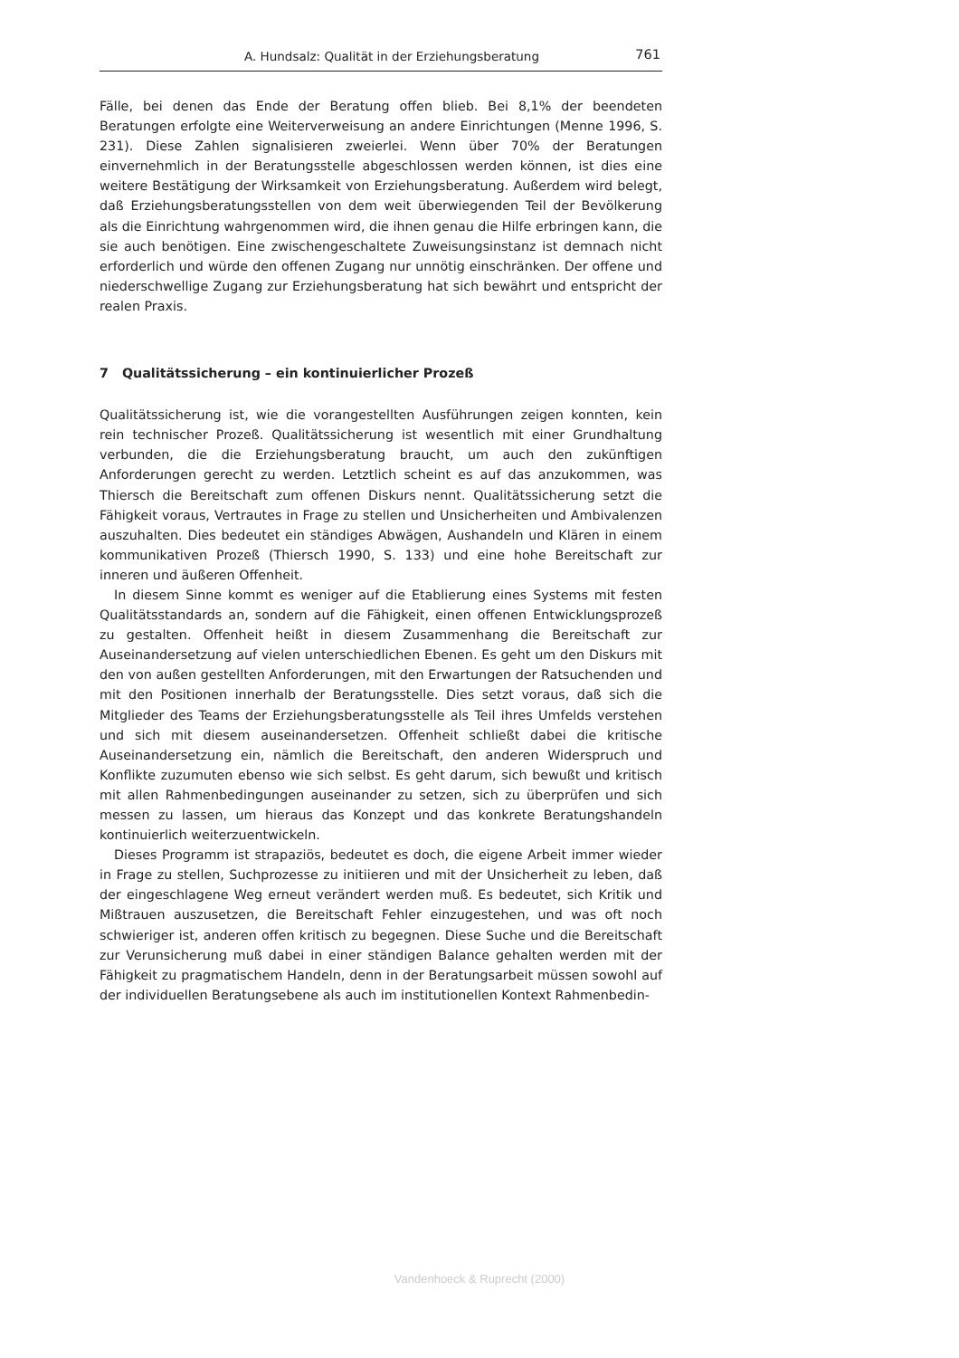A. Hundsalz: Qualität in der Erziehungsberatung 761
Fälle, bei denen das Ende der Beratung offen blieb. Bei 8,1% der beendeten Beratungen erfolgte eine Weiterverweisung an andere Einrichtungen (Menne 1996, S. 231). Diese Zahlen signalisieren zweierlei. Wenn über 70% der Beratungen einvernehmlich in der Beratungsstelle abgeschlossen werden können, ist dies eine weitere Bestätigung der Wirksamkeit von Erziehungsberatung. Außerdem wird belegt, daß Erziehungsberatungsstellen von dem weit überwiegenden Teil der Bevölkerung als die Einrichtung wahrgenommen wird, die ihnen genau die Hilfe erbringen kann, die sie auch benötigen. Eine zwischengeschaltete Zuweisungsinstanz ist demnach nicht erforderlich und würde den offenen Zugang nur unnötig einschränken. Der offene und niederschwellige Zugang zur Erziehungsberatung hat sich bewährt und entspricht der realen Praxis.
7 Qualitätssicherung – ein kontinuierlicher Prozeß
Qualitätssicherung ist, wie die vorangestellten Ausführungen zeigen konnten, kein rein technischer Prozeß. Qualitätssicherung ist wesentlich mit einer Grundhaltung verbunden, die die Erziehungsberatung braucht, um auch den zukünftigen Anforderungen gerecht zu werden. Letztlich scheint es auf das anzukommen, was Thiersch die Bereitschaft zum offenen Diskurs nennt. Qualitätssicherung setzt die Fähigkeit voraus, Vertrautes in Frage zu stellen und Unsicherheiten und Ambivalenzen auszuhalten. Dies bedeutet ein ständiges Abwägen, Aushandeln und Klären in einem kommunikativen Prozeß (Thiersch 1990, S. 133) und eine hohe Bereitschaft zur inneren und äußeren Offenheit.
In diesem Sinne kommt es weniger auf die Etablierung eines Systems mit festen Qualitätsstandards an, sondern auf die Fähigkeit, einen offenen Entwicklungsprozeß zu gestalten. Offenheit heißt in diesem Zusammenhang die Bereitschaft zur Auseinandersetzung auf vielen unterschiedlichen Ebenen. Es geht um den Diskurs mit den von außen gestellten Anforderungen, mit den Erwartungen der Ratsuchenden und mit den Positionen innerhalb der Beratungsstelle. Dies setzt voraus, daß sich die Mitglieder des Teams der Erziehungsberatungsstelle als Teil ihres Umfelds verstehen und sich mit diesem auseinandersetzen. Offenheit schließt dabei die kritische Auseinandersetzung ein, nämlich die Bereitschaft, den anderen Widerspruch und Konflikte zuzumuten ebenso wie sich selbst. Es geht darum, sich bewußt und kritisch mit allen Rahmenbedingungen auseinander zu setzen, sich zu überprüfen und sich messen zu lassen, um hieraus das Konzept und das konkrete Beratungshandeln kontinuierlich weiterzuentwickeln.
Dieses Programm ist strapaziös, bedeutet es doch, die eigene Arbeit immer wieder in Frage zu stellen, Suchprozesse zu initiieren und mit der Unsicherheit zu leben, daß der eingeschlagene Weg erneut verändert werden muß. Es bedeutet, sich Kritik und Mißtrauen auszusetzen, die Bereitschaft Fehler einzugestehen, und was oft noch schwieriger ist, anderen offen kritisch zu begegnen. Diese Suche und die Bereitschaft zur Verunsicherung muß dabei in einer ständigen Balance gehalten werden mit der Fähigkeit zu pragmatischem Handeln, denn in der Beratungsarbeit müssen sowohl auf der individuellen Beratungsebene als auch im institutionellen Kontext Rahmenbedin-
Vandenhoeck & Ruprecht (2000)